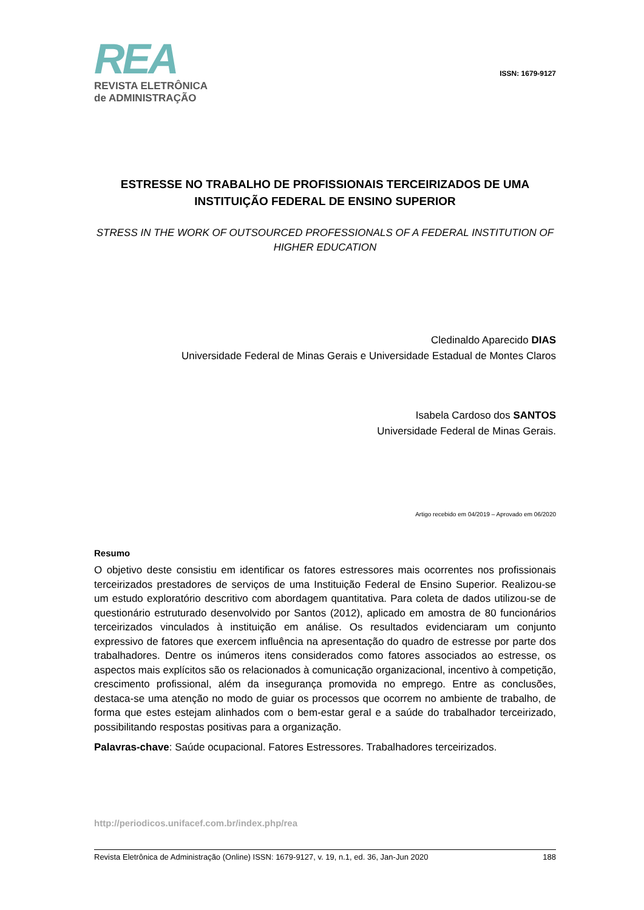REA
REVISTA ELETRÔNICA
de ADMINISTRAÇÃO
ISSN: 1679-9127
ESTRESSE NO TRABALHO DE PROFISSIONAIS TERCEIRIZADOS DE UMA INSTITUIÇÃO FEDERAL DE ENSINO SUPERIOR
STRESS IN THE WORK OF OUTSOURCED PROFESSIONALS OF A FEDERAL INSTITUTION OF HIGHER EDUCATION
Cledinaldo Aparecido DIAS
Universidade Federal de Minas Gerais e Universidade Estadual de Montes Claros
Isabela Cardoso dos SANTOS
Universidade Federal de Minas Gerais.
Artigo recebido em 04/2019 – Aprovado em 06/2020
Resumo
O objetivo deste consistiu em identificar os fatores estressores mais ocorrentes nos profissionais terceirizados prestadores de serviços de uma Instituição Federal de Ensino Superior. Realizou-se um estudo exploratório descritivo com abordagem quantitativa. Para coleta de dados utilizou-se de questionário estruturado desenvolvido por Santos (2012), aplicado em amostra de 80 funcionários terceirizados vinculados à instituição em análise. Os resultados evidenciaram um conjunto expressivo de fatores que exercem influência na apresentação do quadro de estresse por parte dos trabalhadores. Dentre os inúmeros itens considerados como fatores associados ao estresse, os aspectos mais explícitos são os relacionados à comunicação organizacional, incentivo à competição, crescimento profissional, além da insegurança promovida no emprego. Entre as conclusões, destaca-se uma atenção no modo de guiar os processos que ocorrem no ambiente de trabalho, de forma que estes estejam alinhados com o bem-estar geral e a saúde do trabalhador terceirizado, possibilitando respostas positivas para a organização.
Palavras-chave: Saúde ocupacional. Fatores Estressores. Trabalhadores terceirizados.
http://periodicos.unifacef.com.br/index.php/rea
Revista Eletrônica de Administração (Online) ISSN: 1679-9127, v. 19, n.1, ed. 36, Jan-Jun 2020 188